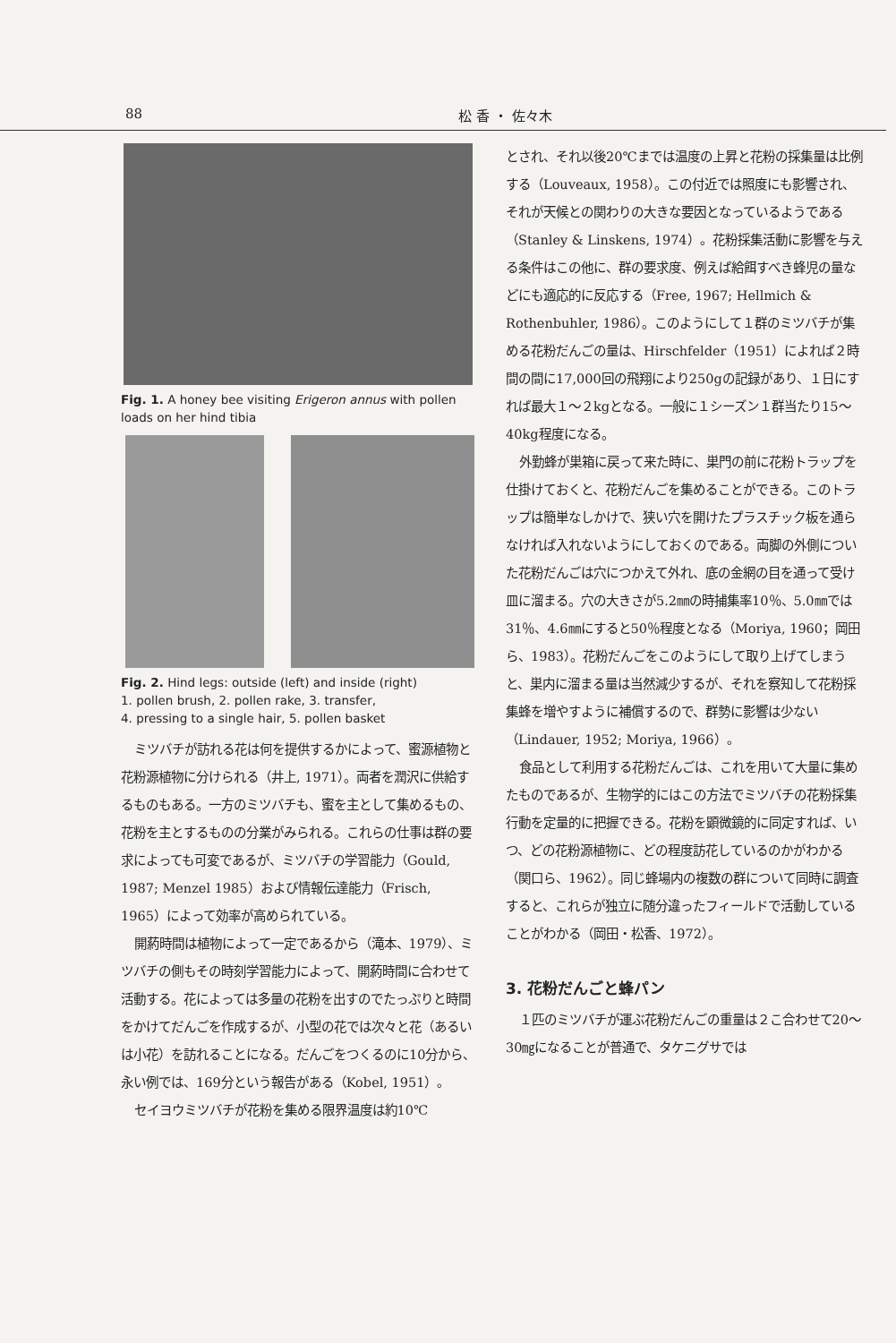88 松 香 ・ 佐々木
Fig. 1. A honey bee visiting Erigeron annus with pollen loads on her hind tibia
Fig. 2. Hind legs: outside (left) and inside (right)
1. pollen brush, 2. pollen rake, 3. transfer,
4. pressing to a single hair, 5. pollen basket
ミツバチが訪れる花は何を提供するかによって、蜜源植物と花粉源植物に分けられる（井上, 1971）。両者を潤沢に供給するものもある。一方のミツバチも、蜜を主として集めるもの、花粉を主とするものの分業がみられる。これらの仕事は群の要求によっても可変であるが、ミツバチの学習能力（Gould, 1987; Menzel 1985）および情報伝達能力（Frisch, 1965）によって効率が高められている。
開葯時間は植物によって一定であるから（滝本、1979）、ミツバチの側もその時刻学習能力によって、開葯時間に合わせて活動する。花によっては多量の花粉を出すのでたっぷりと時間をかけてだんごを作成するが、小型の花では次々と花（あるいは小花）を訪れることになる。だんごをつくるのに10分から、永い例では、169分という報告がある（Kobel, 1951）。
セイヨウミツバチが花粉を集める限界温度は約10℃
とされ、それ以後20℃までは温度の上昇と花粉の採集量は比例する（Louveaux, 1958）。この付近では照度にも影響され、それが天候との関わりの大きな要因となっているようである（Stanley & Linskens, 1974）。花粉採集活動に影響を与える条件はこの他に、群の要求度、例えば給餌すべき蜂児の量などにも適応的に反応する（Free, 1967; Hellmich & Rothenbuhler, 1986）。このようにして１群のミツバチが集める花粉だんごの量は、Hirschfelder（1951）によれば２時間の間に17,000回の飛翔により250gの記録があり、１日にすれば最大１～２kgとなる。一般に１シーズン１群当たり15～40kg程度になる。
外勤蜂が巣箱に戻って来た時に、巣門の前に花粉トラップを仕掛けておくと、花粉だんごを集めることができる。このトラップは簡単なしかけで、狭い穴を開けたプラスチック板を通らなければ入れないようにしておくのである。両脚の外側についた花粉だんごは穴につかえて外れ、底の金網の目を通って受け皿に溜まる。穴の大きさが5.2㎜の時捕集率10％、5.0㎜では31％、4.6㎜にすると50％程度となる（Moriya, 1960；岡田ら、1983）。花粉だんごをこのようにして取り上げてしまうと、巣内に溜まる量は当然減少するが、それを察知して花粉採集蜂を増やすように補償するので、群勢に影響は少ない（Lindauer, 1952; Moriya, 1966）。
食品として利用する花粉だんごは、これを用いて大量に集めたものであるが、生物学的にはこの方法でミツバチの花粉採集行動を定量的に把握できる。花粉を顕微鏡的に同定すれば、いつ、どの花粉源植物に、どの程度訪花しているのかがわかる（関口ら、1962）。同じ蜂場内の複数の群について同時に調査すると、これらが独立に随分違ったフィールドで活動していることがわかる（岡田・松香、1972）。
3. 花粉だんごと蜂パン
１匹のミツバチが運ぶ花粉だんごの重量は２こ合わせて20～30㎎になることが普通で、タケニグサでは